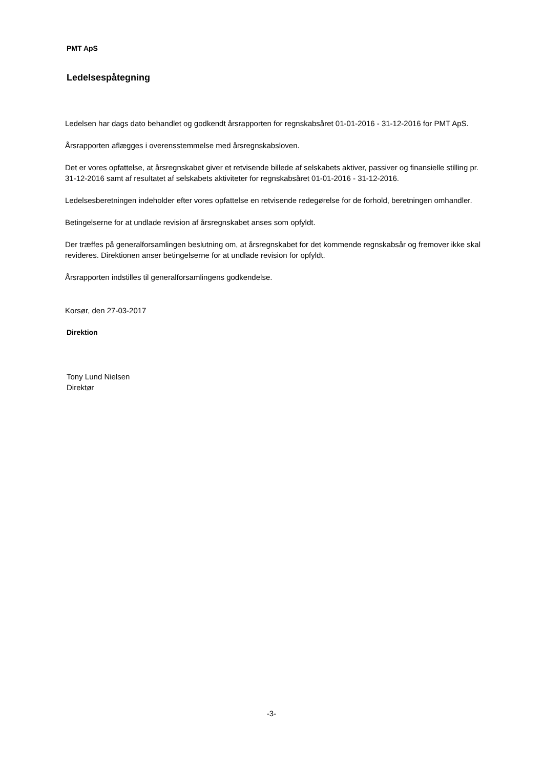PMT ApS
Ledelsespåtegning
Ledelsen har dags dato behandlet og godkendt årsrapporten for regnskabsåret 01-01-2016 - 31-12-2016 for PMT ApS.
Årsrapporten aflægges i overensstemmelse med årsregnskabsloven.
Det er vores opfattelse, at årsregnskabet giver et retvisende billede af selskabets aktiver, passiver og finansielle stilling pr. 31-12-2016 samt af resultatet af selskabets aktiviteter for regnskabsåret 01-01-2016 - 31-12-2016.
Ledelsesberetningen indeholder efter vores opfattelse en retvisende redegørelse for de forhold, beretningen omhandler.
Betingelserne for at undlade revision af årsregnskabet anses som opfyldt.
Der træffes på generalforsamlingen beslutning om, at årsregnskabet for det kommende regnskabsår og fremover ikke skal revideres. Direktionen anser betingelserne for at undlade revision for opfyldt.
Årsrapporten indstilles til generalforsamlingens godkendelse.
Korsør, den 27-03-2017
Direktion
Tony Lund Nielsen
Direktør
-3-